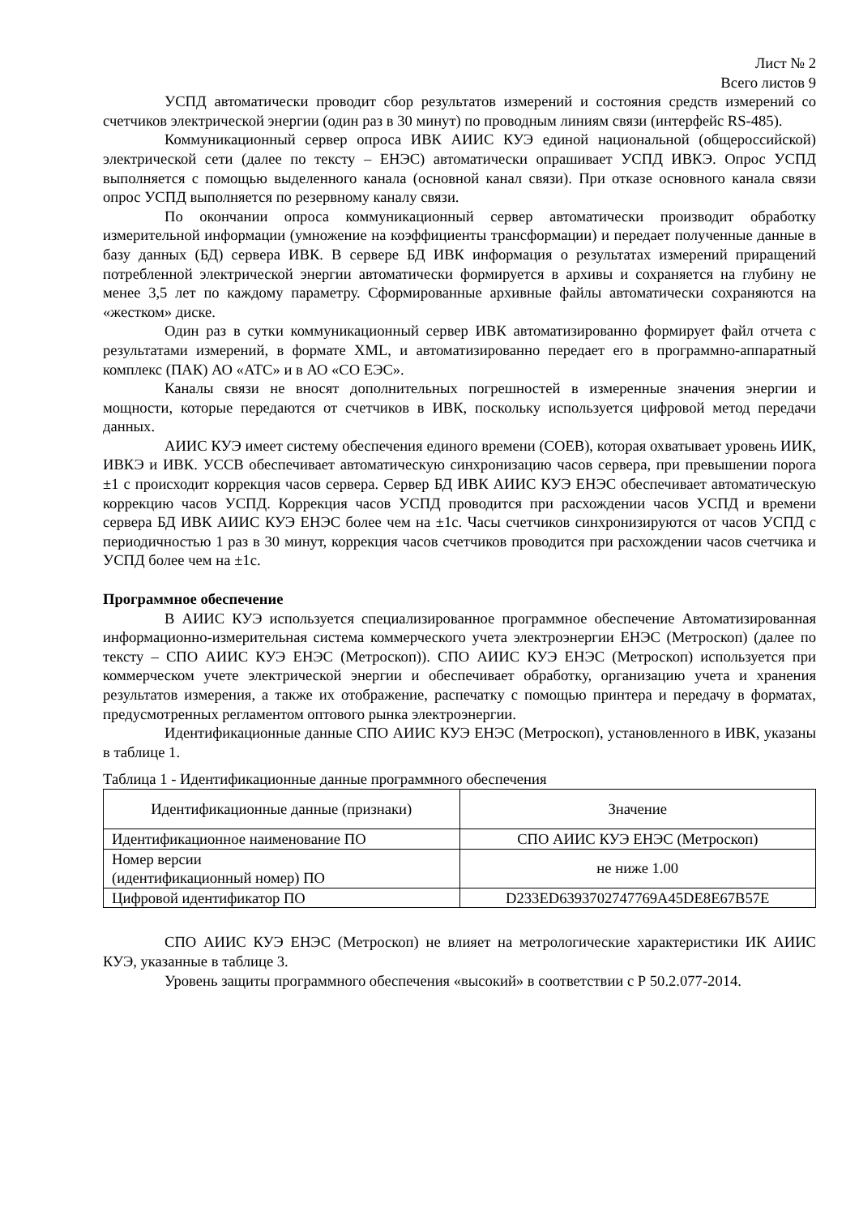Лист № 2
Всего листов 9
УСПД автоматически проводит сбор результатов измерений и состояния средств измерений со счетчиков электрической энергии (один раз в 30 минут) по проводным линиям связи (интерфейс RS-485).
Коммуникационный сервер опроса ИВК АИИС КУЭ единой национальной (общероссийской) электрической сети (далее по тексту – ЕНЭС) автоматически опрашивает УСПД ИВКЭ. Опрос УСПД выполняется с помощью выделенного канала (основной канал связи). При отказе основного канала связи опрос УСПД выполняется по резервному каналу связи.
По окончании опроса коммуникационный сервер автоматически производит обработку измерительной информации (умножение на коэффициенты трансформации) и передает полученные данные в базу данных (БД) сервера ИВК. В сервере БД ИВК информация о результатах измерений приращений потребленной электрической энергии автоматически формируется в архивы и сохраняется на глубину не менее 3,5 лет по каждому параметру. Сформированные архивные файлы автоматически сохраняются на «жестком» диске.
Один раз в сутки коммуникационный сервер ИВК автоматизированно формирует файл отчета с результатами измерений, в формате XML, и автоматизированно передает его в программно-аппаратный комплекс (ПАК) АО «АТС» и в АО «СО ЕЭС».
Каналы связи не вносят дополнительных погрешностей в измеренные значения энергии и мощности, которые передаются от счетчиков в ИВК, поскольку используется цифровой метод передачи данных.
АИИС КУЭ имеет систему обеспечения единого времени (СОЕВ), которая охватывает уровень ИИК, ИВКЭ и ИВК. УССВ обеспечивает автоматическую синхронизацию часов сервера, при превышении порога ±1 с происходит коррекция часов сервера. Сервер БД ИВК АИИС КУЭ ЕНЭС обеспечивает автоматическую коррекцию часов УСПД. Коррекция часов УСПД проводится при расхождении часов УСПД и времени сервера БД ИВК АИИС КУЭ ЕНЭС более чем на ±1с. Часы счетчиков синхронизируются от часов УСПД с периодичностью 1 раз в 30 минут, коррекция часов счетчиков проводится при расхождении часов счетчика и УСПД более чем на ±1с.
Программное обеспечение
В АИИС КУЭ используется специализированное программное обеспечение Автоматизированная информационно-измерительная система коммерческого учета электроэнергии ЕНЭС (Метроскоп) (далее по тексту – СПО АИИС КУЭ ЕНЭС (Метроскоп)). СПО АИИС КУЭ ЕНЭС (Метроскоп) используется при коммерческом учете электрической энергии и обеспечивает обработку, организацию учета и хранения результатов измерения, а также их отображение, распечатку с помощью принтера и передачу в форматах, предусмотренных регламентом оптового рынка электроэнергии.
Идентификационные данные СПО АИИС КУЭ ЕНЭС (Метроскоп), установленного в ИВК, указаны в таблице 1.
Таблица 1 - Идентификационные данные программного обеспечения
| Идентификационные данные (признаки) | Значение |
| --- | --- |
| Идентификационное наименование ПО | СПО АИИС КУЭ ЕНЭС (Метроскоп) |
| Номер версии (идентификационный номер) ПО | не ниже 1.00 |
| Цифровой идентификатор ПО | D233ED6393702747769A45DE8E67B57E |
СПО АИИС КУЭ ЕНЭС (Метроскоп) не влияет на метрологические характеристики ИК АИИС КУЭ, указанные в таблице 3.
Уровень защиты программного обеспечения «высокий» в соответствии с Р 50.2.077-2014.